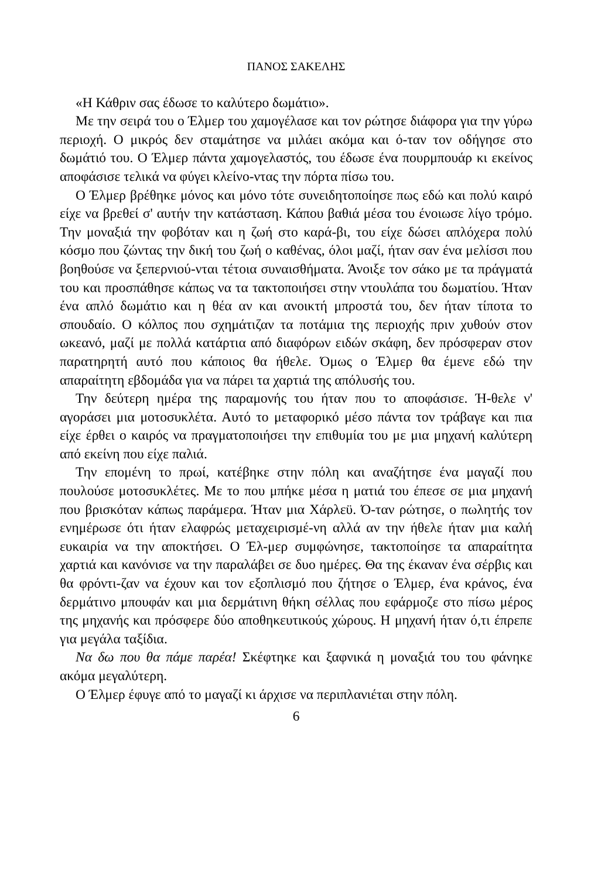ΠΑΝΟΣ ΣΑΚΕΛΗΣ
«Η Κάθριν σας έδωσε το καλύτερο δωμάτιο».
Με την σειρά του ο Έλμερ του χαμογέλασε και τον ρώτησε διάφορα για την γύρω περιοχή. Ο μικρός δεν σταμάτησε να μιλάει ακόμα και ό-ταν τον οδήγησε στο δωμάτιό του. Ο Έλμερ πάντα χαμογελαστός, του έδωσε ένα πουρμπουάρ κι εκείνος αποφάσισε τελικά να φύγει κλείνο-ντας την πόρτα πίσω του.
Ο Έλμερ βρέθηκε μόνος και μόνο τότε συνειδητοποίησε πως εδώ και πολύ καιρό είχε να βρεθεί σ' αυτήν την κατάσταση. Κάπου βαθιά μέσα του ένοιωσε λίγο τρόμο. Την μοναξιά την φοβόταν και η ζωή στο καρά-βι, του είχε δώσει απλόχερα πολύ κόσμο που ζώντας την δική του ζωή ο καθένας, όλοι μαζί, ήταν σαν ένα μελίσσι που βοηθούσε να ξεπερνιού-νται τέτοια συναισθήματα. Άνοιξε τον σάκο με τα πράγματά του και προσπάθησε κάπως να τα τακτοποιήσει στην ντουλάπα του δωματίου. Ήταν ένα απλό δωμάτιο και η θέα αν και ανοικτή μπροστά του, δεν ήταν τίποτα το σπουδαίο. Ο κόλπος που σχημάτιζαν τα ποτάμια της περιοχής πριν χυθούν στον ωκεανό, μαζί με πολλά κατάρτια από διαφόρων ειδών σκάφη, δεν πρόσφεραν στον παρατηρητή αυτό που κάποιος θα ήθελε. Όμως ο Έλμερ θα έμενε εδώ την απαραίτητη εβδομάδα για να πάρει τα χαρτιά της απόλυσής του.
Την δεύτερη ημέρα της παραμονής του ήταν που το αποφάσισε. Ή-θελε ν' αγοράσει μια μοτοσυκλέτα. Αυτό το μεταφορικό μέσο πάντα τον τράβαγε και πια είχε έρθει ο καιρός να πραγματοποιήσει την επιθυμία του με μια μηχανή καλύτερη από εκείνη που είχε παλιά.
Την επομένη το πρωί, κατέβηκε στην πόλη και αναζήτησε ένα μαγαζί που πουλούσε μοτοσυκλέτες. Με το που μπήκε μέσα η ματιά του έπεσε σε μια μηχανή που βρισκόταν κάπως παράμερα. Ήταν μια Χάρλεϋ. Ό-ταν ρώτησε, ο πωλητής τον ενημέρωσε ότι ήταν ελαφρώς μεταχειρισμέ-νη αλλά αν την ήθελε ήταν μια καλή ευκαιρία να την αποκτήσει. Ο Έλ-μερ συμφώνησε, τακτοποίησε τα απαραίτητα χαρτιά και κανόνισε να την παραλάβει σε δυο ημέρες. Θα της έκαναν ένα σέρβις και θα φρόντι-ζαν να έχουν και τον εξοπλισμό που ζήτησε ο Έλμερ, ένα κράνος, ένα δερμάτινο μπουφάν και μια δερμάτινη θήκη σέλλας που εφάρμοζε στο πίσω μέρος της μηχανής και πρόσφερε δύο αποθηκευτικούς χώρους. Η μηχανή ήταν ό,τι έπρεπε για μεγάλα ταξίδια.
Να δω που θα πάμε παρέα! Σκέφτηκε και ξαφνικά η μοναξιά του του φάνηκε ακόμα μεγαλύτερη.
Ο Έλμερ έφυγε από το μαγαζί κι άρχισε να περιπλανιέται στην πόλη.
6